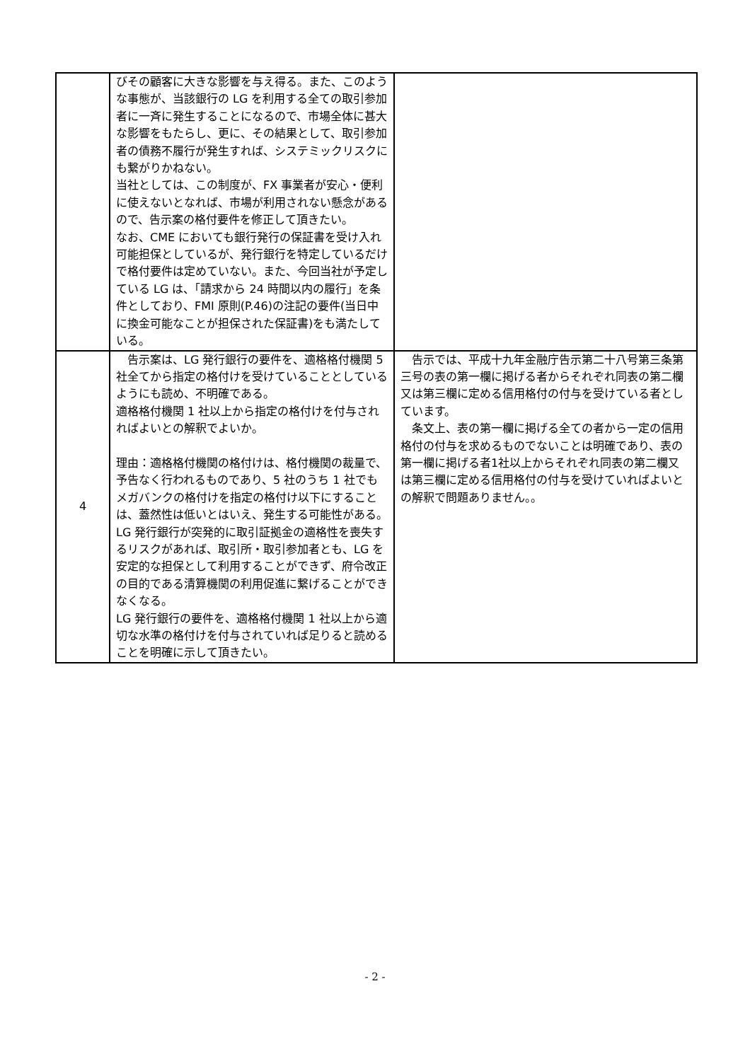| | びその顧客に大きな影響を与え得る。また、このような事態が、当該銀行の LG を利用する全ての取引参加者に一斉に発生することになるので、市場全体に甚大な影響をもたらし、更に、その結果として、取引参加者の債務不履行が発生すれば、システミックリスクにも繋がりかねない。 当社としては、この制度が、FX 事業者が安心・便利に使えないとなれば、市場が利用されない懸念があるので、告示案の格付要件を修正して頂きたい。 なお、CME においても銀行発行の保証書を受け入れ可能担保としているが、発行銀行を特定しているだけで格付要件は定めていない。また、今回当社が予定している LG は、「請求から 24 時間以内の履行」を条件としており、FMI 原則(P.46)の注記の要件(当日中に換金可能なことが担保された保証書)をも満たしている。 | |
| 4 | 告示案は、LG 発行銀行の要件を、適格格付機関 5 社全てから指定の格付けを受けていることとしているようにも読め、不明確である。 適格格付機関 1 社以上から指定の格付けを付与されればよいとの解釈でよいか。 理由：適格格付機関の格付けは、格付機関の裁量で、予告なく行われるものであり、5 社のうち 1 社でもメガバンクの格付けを指定の格付け以下にすることは、蓋然性は低いとはいえ、発生する可能性がある。 LG 発行銀行が突発的に取引証拠金の適格性を喪失するリスクがあれば、取引所・取引参加者とも、LG を安定的な担保として利用することができず、府令改正の目的である清算機関の利用促進に繋げることができなくなる。 LG 発行銀行の要件を、適格格付機関 1 社以上から適切な水準の格付けを付与されていれば足りると読めることを明確に示して頂きたい。 | 告示では、平成十九年金融庁告示第二十八号第三条第三号の表の第一欄に掲げる者からそれぞれ同表の第二欄又は第三欄に定める信用格付の付与を受けている者としています。 条文上、表の第一欄に掲げる全ての者から一定の信用格付の付与を求めるものでないことは明確であり、表の第一欄に掲げる者1社以上からそれぞれ同表の第二欄又は第三欄に定める信用格付の付与を受けていればよいとの解釈で問題ありません。。 |
- 2 -